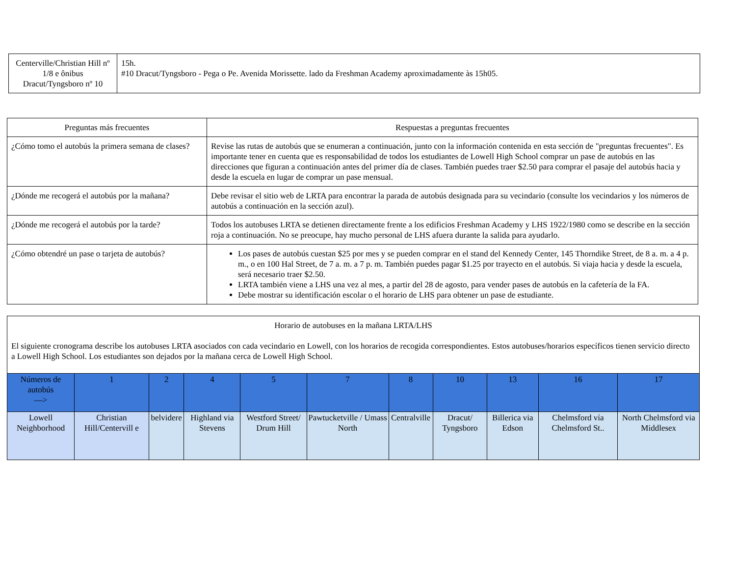| Centerville/Christian Hill nº 1/8 e ônibus Dracut/Tyngsboro nº 10 | 15h. #10 Dracut/Tyngsboro - Pega o Pe. Avenida Morissette. lado da Freshman Academy aproximadamente às 15h05. |
| Preguntas más frecuentes | Respuestas a preguntas frecuentes |
| --- | --- |
| ¿Cómo tomo el autobús la primera semana de clases? | Revise las rutas de autobús que se enumeran a continuación, junto con la información contenida en esta sección de "preguntas frecuentes". Es importante tener en cuenta que es responsabilidad de todos los estudiantes de Lowell High School comprar un pase de autobús en las direcciones que figuran a continuación antes del primer día de clases. También puedes traer $2.50 para comprar el pasaje del autobús hacia y desde la escuela en lugar de comprar un pase mensual. |
| ¿Dónde me recogerá el autobús por la mañana? | Debe revisar el sitio web de LRTA para encontrar la parada de autobús designada para su vecindario (consulte los vecindarios y los números de autobús a continuación en la sección azul). |
| ¿Dónde me recogerá el autobús por la tarde? | Todos los autobuses LRTA se detienen directamente frente a los edificios Freshman Academy y LHS 1922/1980 como se describe en la sección roja a continuación. No se preocupe, hay mucho personal de LHS afuera durante la salida para ayudarlo. |
| ¿Cómo obtendré un pase o tarjeta de autobús? | Los pases de autobús cuestan $25 por mes y se pueden comprar en el stand del Kennedy Center, 145 Thorndike Street, de 8 a. m. a 4 p. m., o en 100 Hal Street, de 7 a. m. a 7 p. m. También puedes pagar $1.25 por trayecto en el autobús. Si viaja hacia y desde la escuela, será necesario traer $2.50. LRTA también viene a LHS una vez al mes, a partir del 28 de agosto, para vender pases de autobús en la cafetería de la FA. Debe mostrar su identificación escolar o el horario de LHS para obtener un pase de estudiante. |
| Horario de autobuses en la mañana LRTA/LHS El siguiente cronograma describe los autobuses LRTA asociados con cada vecindario en Lowell, con los horarios de recogida correspondientes. Estos autobuses/horarios específicos tienen servicio directo a Lowell High School. Los estudiantes son dejados por la mañana cerca de Lowell High School. | | | | | | | | | | |
| Números de autobús —> | 1 | 2 | 4 | 5 | 7 | 8 | 10 | 13 | 16 | 17 |
| Lowell Neighborhood | Christian Hill/Centervill e | belvidere | Highland via Stevens | Westford Street/ Drum Hill | Pawtucketville / Umass North | Centralville | Dracut/ Tyngsboro | Billerica via Edson | Chelmsford vía Chelmsford St.. | North Chelmsford via Middlesex |